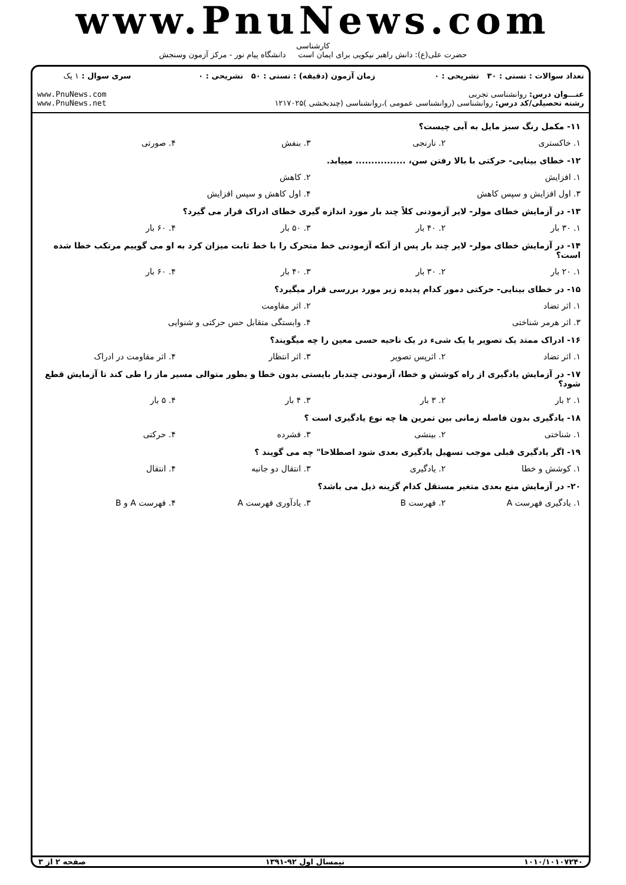www.PnuNews.com
کارشناسی
حضرت علی(ع): دانش راهبر نیکویی برای ایمان است دانشگاه پیام نور - مرکز آزمون وسنجش
| تعداد سوالات : تستی : ۳۰ تشریحی : ۰ | زمان آزمون (دقیقه) : تستی : ۵۰ تشریحی : ۰ | سری سوال : ۱ یک |
| عنـــوان درس: روانشناسی تجربی رشته تحصیلی/کد درس: روانشناسی (روانشناسی عمومی )،روانشناسی (چندبخشی )۱۲۱۷۰۲۵ | | www.PnuNews.com www.PnuNews.net |
۱۱- مکمل رنگ سبز مایل به آبی چیست؟
۱. خاکستری ۲. نارنجی ۳. بنفش ۴. صورتی
۱۲- خطای بینایی- حرکتی با بالا رفتن سن، ................ مییابد.
۱. افزایش ۲. کاهش
۳. اول افزایش و سپس کاهش ۴. اول کاهش و سپس افزایش
۱۳- در آزمایش خطای مولر- لایر آزمودنی کلاً چند بار مورد اندازه گیری خطای ادراک قرار می گیرد؟
۱. ۳۰ بار ۲. ۴۰ بار ۳. ۵۰ بار ۴. ۶۰ بار
۱۴- در آزمایش خطای مولر- لایر چند بار پس از آنکه آزمودنی خط متحرک را با خط ثابت میزان کرد به او می گوییم مرتکب خطا شده است؟
۱. ۲۰ بار ۲. ۳۰ بار ۳. ۴۰ بار ۴. ۶۰ بار
۱۵- در خطای بینایی- حرکتی دمور کدام پدیده زیر مورد بررسی قرار میگیرد؟
۱. اثر تضاد ۲. اثر مقاومت
۳. اثر هرمر شناختی ۴. وابستگی متقابل حس حرکتی و شنوایی
۱۶- ادراک ممتد یک تصویر یا یک شیء در یک ناحیه حسی معین را چه میگویند؟
۱. اثر تضاد ۲. اثرپس تصویر ۳. اثر انتظار ۴. اثر مقاومت در ادراک
۱۷- در آزمایش یادگیری از راه کوشش و خطا، آزمودنی چندبار بایستی بدون خطا و بطور متوالی مسیر ماز را طی کند تا آزمایش قطع شود؟
۱. ۲ بار ۲. ۳ بار ۳. ۴ بار ۴. ۵ بار
۱۸- یادگیری بدون فاصله زمانی بین تمرین ها چه نوع یادگیری است ؟
۱. شناختی ۲. بینشی ۳. فشرده ۴. حرکتی
۱۹- اگر یادگیری قبلی موجب تسهیل یادگیری بعدی شود اصطلاحا" چه می گویند ؟
۱. کوشش و خطا ۲. یادگیری ۳. انتقال دو جانبه ۴. انتقال
۲۰- در آزمایش منع بعدی متغیر مستقل کدام گزینه ذیل می باشد؟
۱. یادگیری فهرست A ۲. فهرست B ۳. یادآوری فهرست A ۴. فهرست A و B
۱۰۱۰/۱۰۱۰۷۲۴۰ نیمسال اول ۹۲-۱۳۹۱ صفحه ۲ از ۳